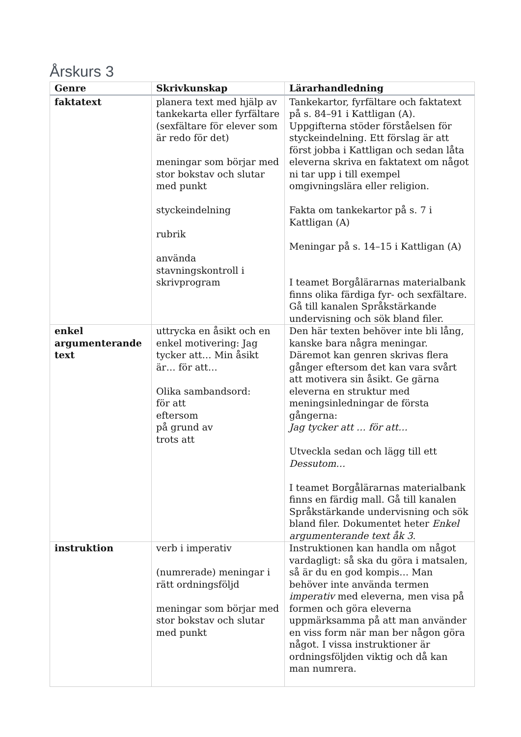Årskurs 3
| Genre | Skrivkunskap | Lärarhandledning |
| --- | --- | --- |
| faktatext | planera text med hjälp av tankekarta eller fyrfältare (sexfältare för elever som är redo för det) meningar som börjar med stor bokstav och slutar med punkt styckeindelning rubrik använda stavningskontroll i skrivprogram | Tankekartor, fyrfältare och faktatext på s. 84–91 i Kattligan (A). Uppgifterna stöder förståelsen för styckeindelning. Ett förslag är att först jobba i Kattligan och sedan låta eleverna skriva en faktatext om något ni tar upp i till exempel omgivningslära eller religion. Fakta om tankekartor på s. 7 i Kattligan (A) Meningar på s. 14–15 i Kattligan (A) I teamet Borgålärarnas materialbank finns olika färdiga fyr- och sexfältare. Gå till kanalen Språkstärkande undervisning och sök bland filer. |
| enkel argumenterande text | uttrycka en åsikt och en enkel motivering: Jag tycker att… Min åsikt är… för att… Olika sambandsord: för att eftersom på grund av trots att | Den här texten behöver inte bli lång, kanske bara några meningar. Däremot kan genren skrivas flera gånger eftersom det kan vara svårt att motivera sin åsikt. Ge gärna eleverna en struktur med meningsinledningar de första gångerna: Jag tycker att … för att… Utveckla sedan och lägg till ett Dessutom… I teamet Borgålärarnas materialbank finns en färdig mall. Gå till kanalen Språkstärkande undervisning och sök bland filer. Dokumentet heter Enkel argumenterande text åk 3 . |
| instruktion | verb i imperativ (numrerade) meningar i rätt ordningsföljd meningar som börjar med stor bokstav och slutar med punkt | Instruktionen kan handla om något vardagligt: så ska du göra i matsalen, så är du en god kompis… Man behöver inte använda termen imperativ med eleverna, men visa på formen och göra eleverna uppmärksamma på att man använder en viss form när man ber någon göra något. I vissa instruktioner är ordningsföljden viktig och då kan man numrera. |